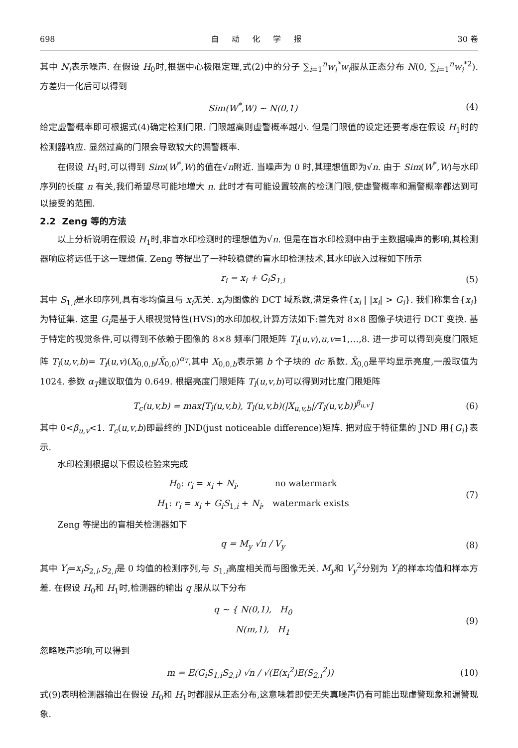698 自 动 化 学 报 30 卷
其中 N<sub>i</sub>表示噪声. 在假设 H<sub>0</sub>时,根据中心极限定理,式(2)中的分子 ∑<sub>i=1</sub><sup>n</sup>w<sub>i</sub><sup>*</sup>w<sub>i</sub>服从正态分布 N(0, ∑<sub>i=1</sub><sup>n</sup>w<sub>i</sub><sup>*2</sup>). 方差归一化后可以得到
Sim(W<sup>*</sup>,W) ~ N(0,1) (4)
给定虚警概率即可根据式(4)确定检测门限. 门限越高则虚警概率越小. 但是门限值的设定还要考虑在假设 H<sub>1</sub>时的检测器响应. 显然过高的门限会导致较大的漏警概率.
在假设 H<sub>1</sub>时,可以得到 Sim(W<sup>*</sup>,W)的值在√n附近. 当噪声为 0 时,其理想值即为√n. 由于 Sim(W<sup>*</sup>,W)与水印序列的长度 n 有关,我们希望尽可能地增大 n. 此时才有可能设置较高的检测门限,使虚警概率和漏警概率都达到可以接受的范围.
2.2 Zeng 等的方法
以上分析说明在假设 H<sub>1</sub>时,非盲水印检测时的理想值为√n. 但是在盲水印检测中由于主数据噪声的影响,其检测器响应将远低于这一理想值. Zeng 等提出了一种较稳健的盲水印检测技术,其水印嵌入过程如下所示
r<sub>i</sub> = x<sub>i</sub> + G<sub>i</sub>S<sub>1,i</sub> (5)
其中 S<sub>1,i</sub>是水印序列,具有零均值且与 x<sub>i</sub>无关. x<sub>i</sub>为图像的 DCT 域系数,满足条件{x<sub>i</sub> | |x<sub>i</sub>| > G<sub>i</sub>}. 我们称集合{x<sub>i</sub>}为特征集. 这里 G<sub>i</sub>是基于人眼视觉特性(HVS)的水印加权,计算方法如下:首先对 8×8 图像子块进行 DCT 变换. 基于特定的视觉条件,可以得到不依赖于图像的 8×8 频率门限矩阵 T<sub>f</sub>(u,v),u,v=1,…,8. 进一步可以得到亮度门限矩阵 T<sub>l</sub>(u,v,b)= T<sub>f</sub>(u,v)(X<sub>0,0,b</sub>/X̄<sub>0,0</sub>)<sup>α<sub>T</sub></sup>,其中 X<sub>0,0,b</sub>表示第 b 个子块的 dc 系数. X̄<sub>0,0</sub>是平均显示亮度,一般取值为 1024. 参数 α<sub>T</sub>建议取值为 0.649. 根据亮度门限矩阵 T<sub>l</sub>(u,v,b)可以得到对比度门限矩阵
T<sub>c</sub>(u,v,b) = max[T<sub>l</sub>(u,v,b), T<sub>l</sub>(u,v,b)(|X<sub>u,v,b</sub>|/T<sub>l</sub>(u,v,b))<sup>β<sub>u,v</sub></sup>] (6)
其中 0<β<sub>u,v</sub><1. T<sub>c</sub>(u,v,b)即最终的 JND(just noticeable difference)矩阵. 把对应于特征集的 JND 用{G<sub>i</sub>}表示.
水印检测根据以下假设检验来完成
H<sub>0</sub>: r<sub>i</sub> = x<sub>i</sub> + N<sub>i</sub>, no watermark
H<sub>1</sub>: r<sub>i</sub> = x<sub>i</sub> + G<sub>i</sub>S<sub>1,i</sub> + N<sub>i</sub>, watermark exists (7)
Zeng 等提出的盲相关检测器如下
q = M<sub>y</sub> √n / V<sub>y</sub> (8)
其中 Y<sub>i</sub>=x<sub>i</sub>S<sub>2,i</sub>,S<sub>2,i</sub>是 0 均值的检测序列,与 S<sub>1,i</sub>高度相关而与图像无关. M<sub>y</sub>和 V<sub>y</sub><sup>2</sup>分别为 Y<sub>i</sub>的样本均值和样本方差. 在假设 H<sub>0</sub>和 H<sub>1</sub>时,检测器的输出 q 服从以下分布
q ~ { N(0,1), H<sub>0</sub>
N(m,1), H<sub>1</sub> (9)
忽略噪声影响,可以得到
m = E(G<sub>i</sub>S<sub>1,i</sub>S<sub>2,i</sub>) √n / √(E(x<sub>i</sub><sup>2</sup>)E(S<sub>2,i</sub><sup>2</sup>)) (10)
式(9)表明检测器输出在假设 H<sub>0</sub>和 H<sub>1</sub>时都服从正态分布,这意味着即使无失真噪声仍有可能出现虚警现象和漏警现象.